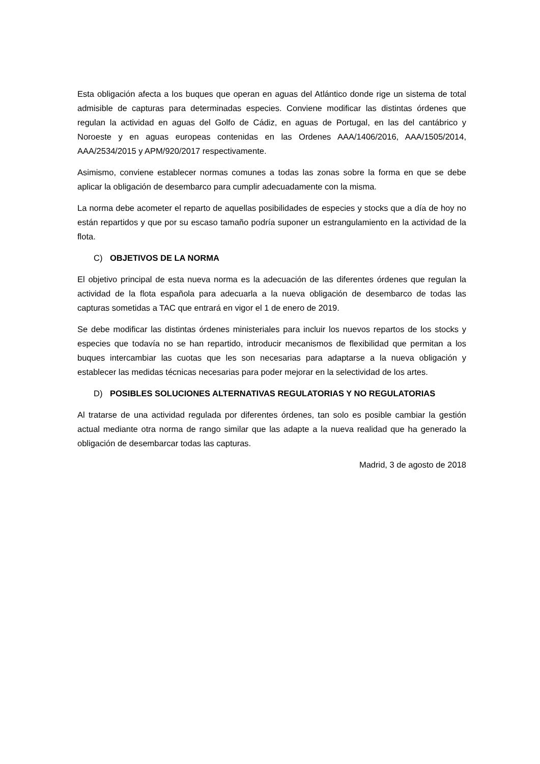Esta obligación afecta a los buques que operan en aguas del Atlántico donde rige un sistema de total admisible de capturas para determinadas especies. Conviene modificar las distintas órdenes que regulan la actividad en aguas del Golfo de Cádiz, en aguas de Portugal, en las del cantábrico y Noroeste y en aguas europeas contenidas en las Ordenes AAA/1406/2016, AAA/1505/2014, AAA/2534/2015 y APM/920/2017 respectivamente.
Asimismo, conviene establecer normas comunes a todas las zonas sobre la forma en que se debe aplicar la obligación de desembarco para cumplir adecuadamente con la misma.
La norma debe acometer el reparto de aquellas posibilidades de especies y stocks que a día de hoy no están repartidos y que por su escaso tamaño podría suponer un estrangulamiento en la actividad de la flota.
C) OBJETIVOS DE LA NORMA
El objetivo principal de esta nueva norma es la adecuación de las diferentes órdenes que regulan la actividad de la flota española para adecuarla a la nueva obligación de desembarco de todas las capturas sometidas a TAC que entrará en vigor el 1 de enero de 2019.
Se debe modificar las distintas órdenes ministeriales para incluir los nuevos repartos de los stocks y especies que todavía no se han repartido, introducir mecanismos de flexibilidad que permitan a los buques intercambiar las cuotas que les son necesarias para adaptarse a la nueva obligación y establecer las medidas técnicas necesarias para poder mejorar en la selectividad de los artes.
D) POSIBLES SOLUCIONES ALTERNATIVAS REGULATORIAS Y NO REGULATORIAS
Al tratarse de una actividad regulada por diferentes órdenes, tan solo es posible cambiar la gestión actual mediante otra norma de rango similar que las adapte a la nueva realidad que ha generado la obligación de desembarcar todas las capturas.
Madrid, 3 de agosto de 2018